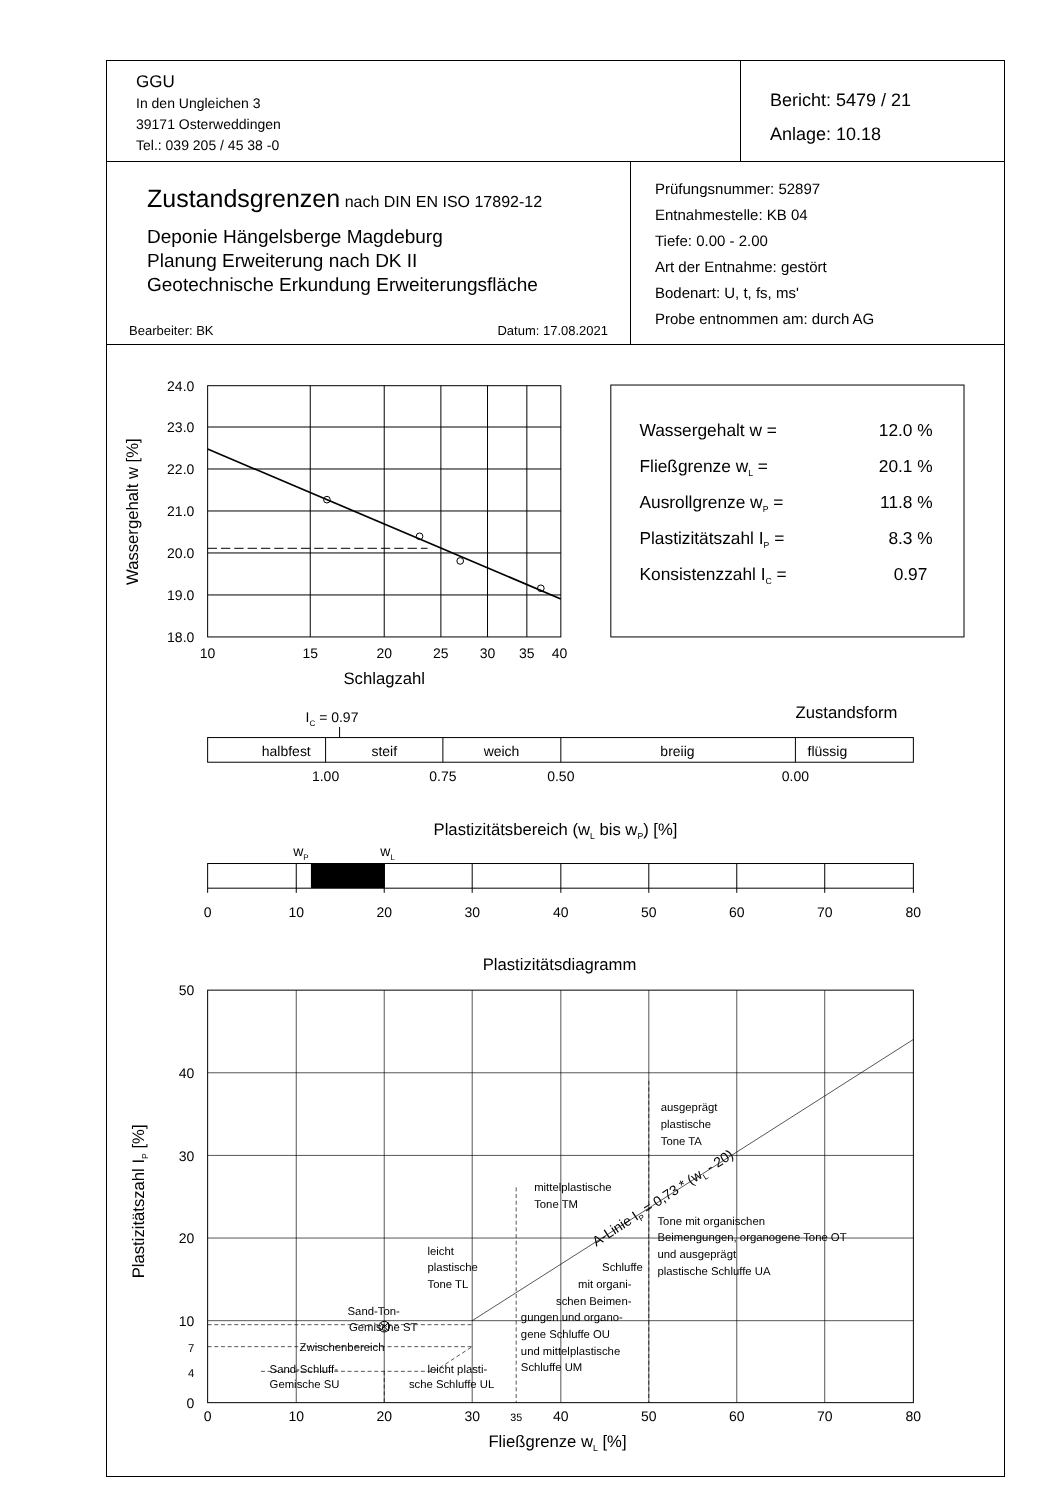GGU
In den Ungleichen 3
39171 Osterweddingen
Tel.: 039 205 / 45 38 -0
Bericht: 5479 / 21
Anlage: 10.18
Zustandsgrenzen nach DIN EN ISO 17892-12
Deponie Hängelsberge Magdeburg
Planung Erweiterung nach DK II
Geotechnische Erkundung Erweiterungsfläche
Bearbeiter: BK Datum: 17.08.2021
Prüfungsnummer: 52897
Entnahmestelle: KB 04
Tiefe: 0.00 - 2.00
Art der Entnahme: gestört
Bodenart: U, t, fs, ms'
Probe entnommen am: durch AG
24.0
23.0
22.0
21.0
20.0
19.0
18.0
10
15
20
25
30
35
40
Schlagzahl
Wassergehalt w [%]
Wassergehalt w =
12.0 %
Fließgrenze wL =
20.1 %
Ausrollgrenze wP =
11.8 %
Plastizitätszahl IP =
8.3 %
Konsistenzzahl IC =
0.97
IC = 0.97
Zustandsform
halbfest
steif
weich
breiig
flüssig
1.00
0.75
0.50
0.00
Plastizitätsbereich (wL bis wP) [%]
wP
wL
0
10
20
30
40
50
60
70
80
Plastizitätsdiagramm
50
40
30
20
10
7
4
0
ausgeprägt
plastische
Tone TA
mittelplastische
Tone TM
Tone mit organischen
Beimengungen, organogene Tone OT
und ausgeprägt
plastische Schluffe UA
leicht
plastische
Tone TL
Schluffe
mit organi-
schen Beimen-
gungen und organo-
gene Schluffe OU
und mittelplastische
Schluffe UM
Sand-Ton-
Gemische ST
Zwischenbereich
Sand-Schluff-
Gemische SU
leicht plasti-
sche Schluffe UL
A-Linie IP = 0,73 * (wL - 20)
0
10
20
30
35
40
50
60
70
80
Fließgrenze wL [%]
Plastizitätszahl IP [%]